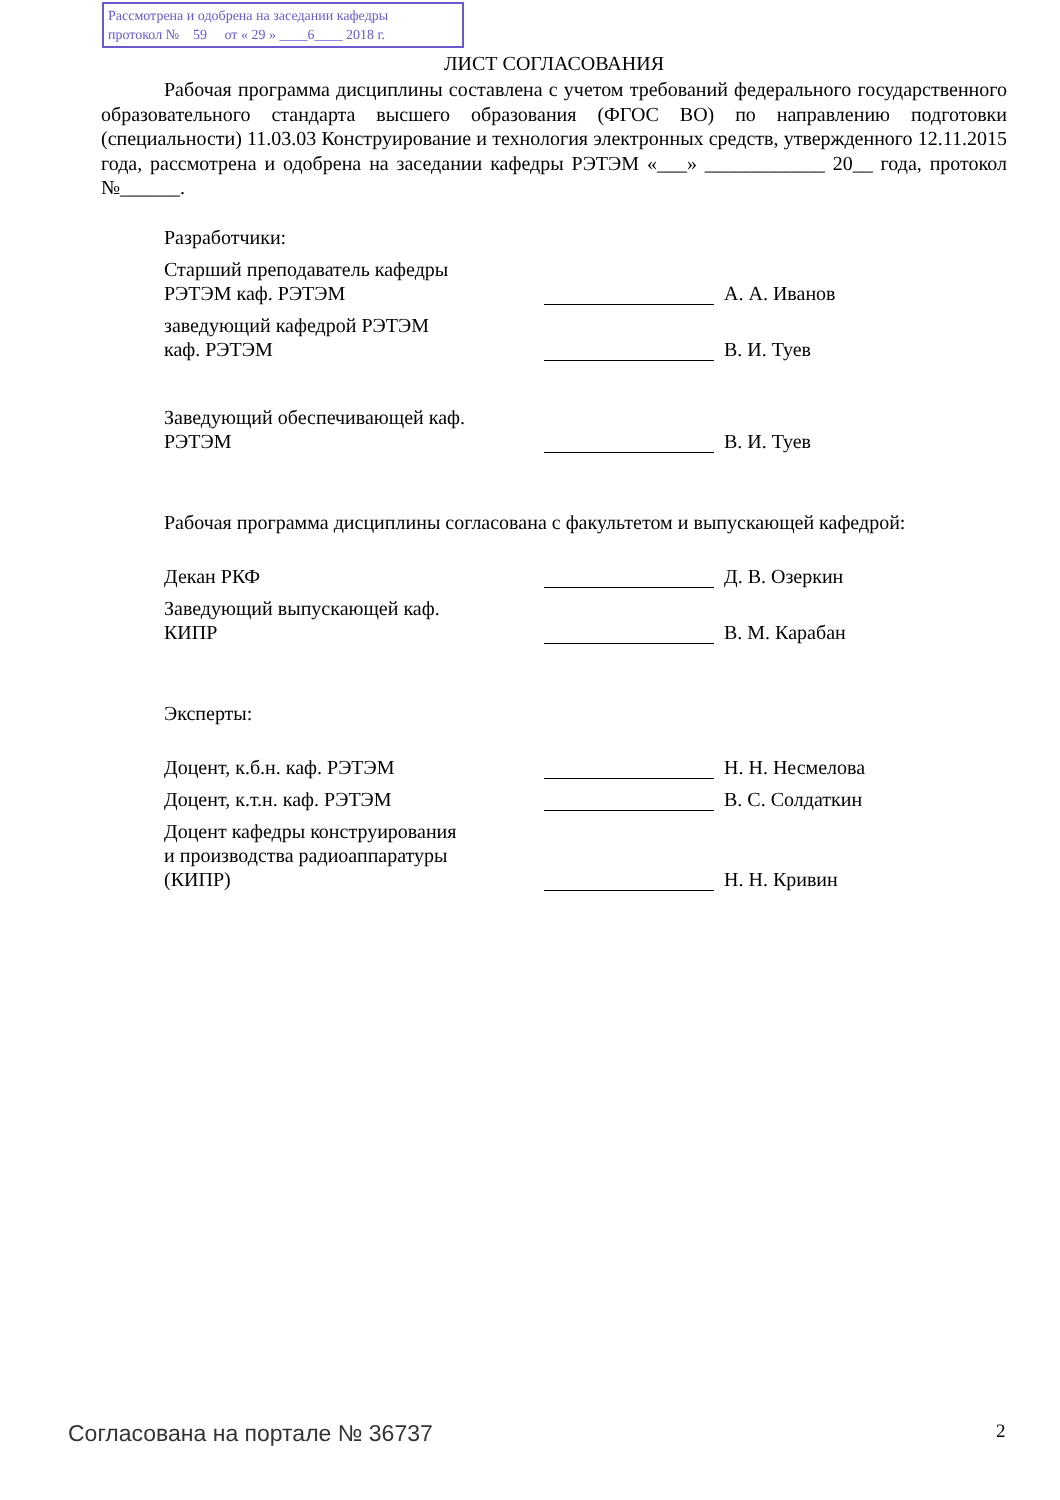Рассмотрена и одобрена на заседании кафедры
протокол № 59 от « 29 » ____6____ 2018 г.
ЛИСТ СОГЛАСОВАНИЯ
Рабочая программа дисциплины составлена с учетом требований федерального государственного образовательного стандарта высшего образования (ФГОС ВО) по направлению подготовки (специальности) 11.03.03 Конструирование и технология электронных средств, утвержденного 12.11.2015 года, рассмотрена и одобрена на заседании кафедры РЭТЭМ «___» ____________ 20__ года, протокол №______.
Разработчики:
Старший преподаватель кафедры
РЭТЭМ каф. РЭТЭМ
А. А. Иванов
заведующий кафедрой РЭТЭМ
каф. РЭТЭМ
В. И. Туев
Заведующий обеспечивающей каф.
РЭТЭМ
В. И. Туев
Рабочая программа дисциплины согласована с факультетом и выпускающей кафедрой:
Декан РКФ
Д. В. Озеркин
Заведующий выпускающей каф.
КИПР
В. М. Карабан
Эксперты:
Доцент, к.б.н. каф. РЭТЭМ
Н. Н. Несмелова
Доцент, к.т.н. каф. РЭТЭМ
В. С. Солдаткин
Доцент кафедры конструирования
и производства радиоаппаратуры
(КИПР)
Н. Н. Кривин
Согласована на портале № 36737 2